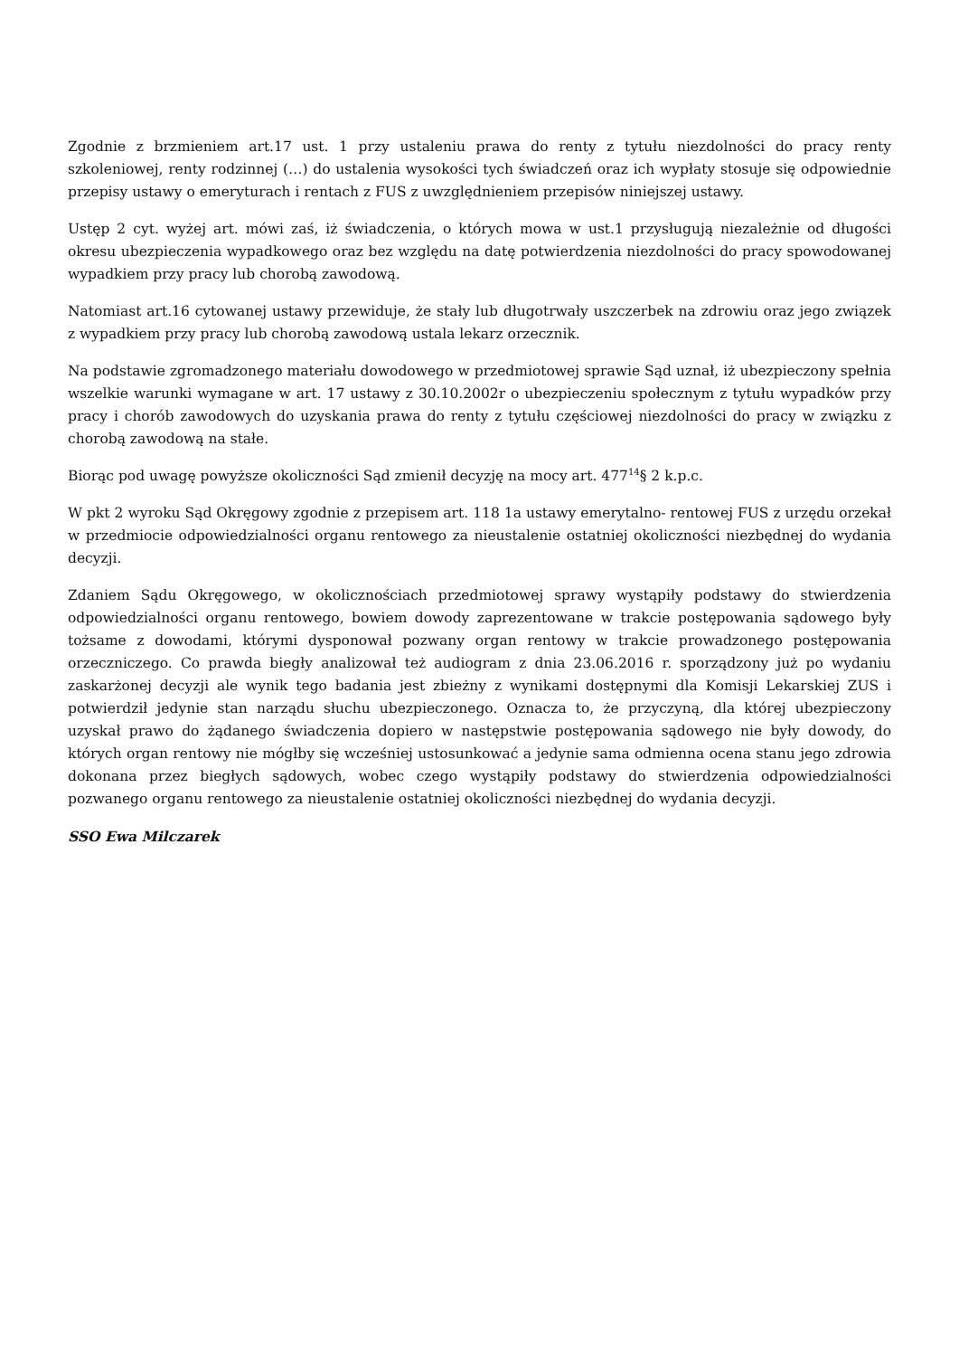Zgodnie z brzmieniem art.17 ust. 1 przy ustaleniu prawa do renty z tytułu niezdolności do pracy renty szkoleniowej, renty rodzinnej (…) do ustalenia wysokości tych świadczeń oraz ich wypłaty stosuje się odpowiednie przepisy ustawy o emeryturach i rentach z FUS z uwzględnieniem przepisów niniejszej ustawy.
Ustęp 2 cyt. wyżej art. mówi zaś, iż świadczenia, o których mowa w ust.1 przysługują niezależnie od długości okresu ubezpieczenia wypadkowego oraz bez względu na datę potwierdzenia niezdolności do pracy spowodowanej wypadkiem przy pracy lub chorobą zawodową.
Natomiast art.16 cytowanej ustawy przewiduje, że stały lub długotrwały uszczerbek na zdrowiu oraz jego związek z wypadkiem przy pracy lub chorobą zawodową ustala lekarz orzecznik.
Na podstawie zgromadzonego materiału dowodowego w przedmiotowej sprawie Sąd uznał, iż ubezpieczony spełnia wszelkie warunki wymagane w art. 17 ustawy z 30.10.2002r o ubezpieczeniu społecznym z tytułu wypadków przy pracy i chorób zawodowych do uzyskania prawa do renty z tytułu częściowej niezdolności do pracy w związku z chorobą zawodową na stałe.
Biorąc pod uwagę powyższe okoliczności Sąd zmienił decyzję na mocy art. 477<sup>14</sup>§ 2 k.p.c.
W pkt 2 wyroku Sąd Okręgowy zgodnie z przepisem art. 118 1a ustawy emerytalno- rentowej FUS z urzędu orzekał w przedmiocie odpowiedzialności organu rentowego za nieustalenie ostatniej okoliczności niezbędnej do wydania decyzji.
Zdaniem Sądu Okręgowego, w okolicznościach przedmiotowej sprawy wystąpiły podstawy do stwierdzenia odpowiedzialności organu rentowego, bowiem dowody zaprezentowane w trakcie postępowania sądowego były tożsame z dowodami, którymi dysponował pozwany organ rentowy w trakcie prowadzonego postępowania orzeczniczego. Co prawda biegły analizował też audiogram z dnia 23.06.2016 r. sporządzony już po wydaniu zaskarżonej decyzji ale wynik tego badania jest zbieżny z wynikami dostępnymi dla Komisji Lekarskiej ZUS i potwierdził jedynie stan narządu słuchu ubezpieczonego. Oznacza to, że przyczyną, dla której ubezpieczony uzyskał prawo do żądanego świadczenia dopiero w następstwie postępowania sądowego nie były dowody, do których organ rentowy nie mógłby się wcześniej ustosunkować a jedynie sama odmienna ocena stanu jego zdrowia dokonana przez biegłych sądowych, wobec czego wystąpiły podstawy do stwierdzenia odpowiedzialności pozwanego organu rentowego za nieustalenie ostatniej okoliczności niezbędnej do wydania decyzji.
SSO Ewa Milczarek